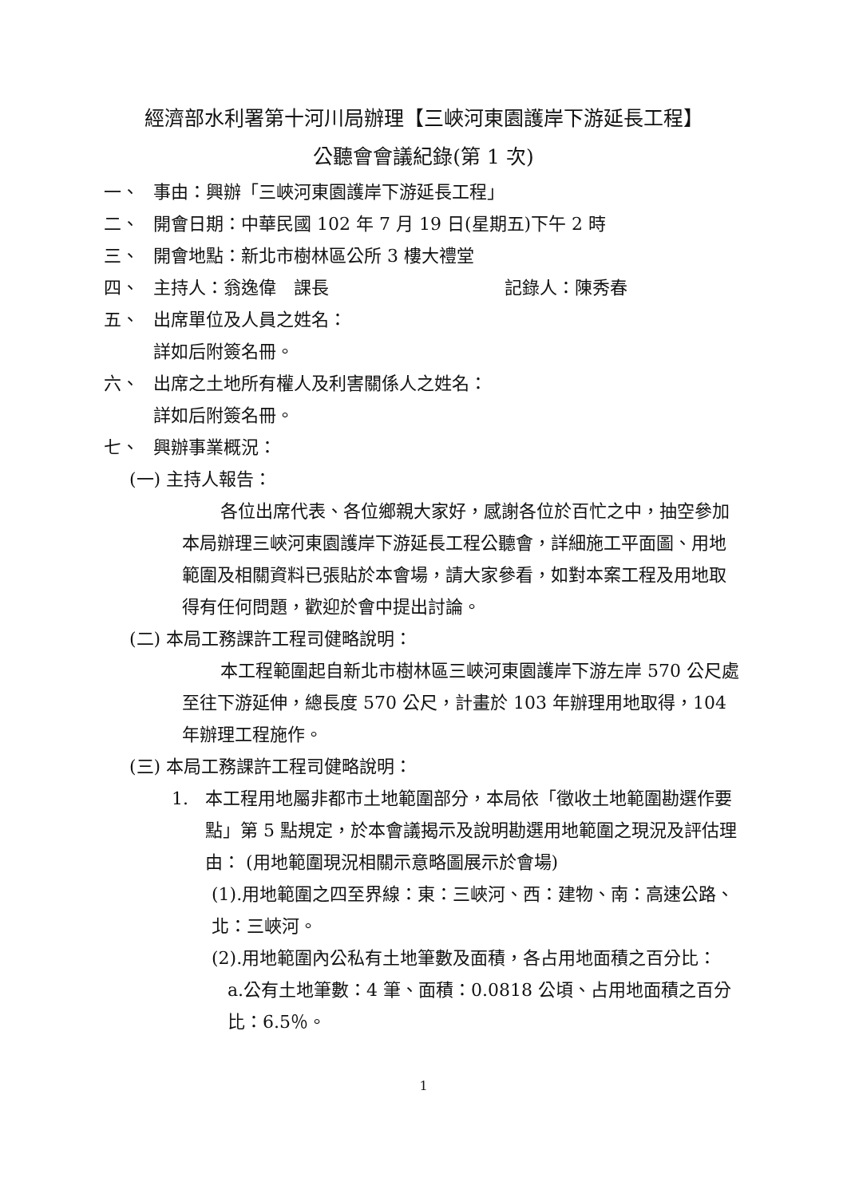經濟部水利署第十河川局辦理【三峽河東園護岸下游延長工程】
公聽會會議紀錄(第 1 次)
一、 事由：興辦「三峽河東園護岸下游延長工程」
二、 開會日期：中華民國 102 年 7 月 19 日(星期五)下午 2 時
三、 開會地點：新北市樹林區公所 3 樓大禮堂
四、 主持人：翁逸偉　課長 記錄人：陳秀春
五、 出席單位及人員之姓名：
詳如后附簽名冊。
六、 出席之土地所有權人及利害關係人之姓名：
詳如后附簽名冊。
七、 興辦事業概況：
(一) 主持人報告：
各位出席代表、各位鄉親大家好，感謝各位於百忙之中，抽空參加本局辦理三峽河東園護岸下游延長工程公聽會，詳細施工平面圖、用地範圍及相關資料已張貼於本會場，請大家參看，如對本案工程及用地取得有任何問題，歡迎於會中提出討論。
(二) 本局工務課許工程司健略說明：
本工程範圍起自新北市樹林區三峽河東園護岸下游左岸 570 公尺處至往下游延伸，總長度 570 公尺，計畫於 103 年辦理用地取得，104 年辦理工程施作。
(三) 本局工務課許工程司健略說明：
1. 本工程用地屬非都市土地範圍部分，本局依「徵收土地範圍勘選作要點」第 5 點規定，於本會議揭示及說明勘選用地範圍之現況及評估理由： (用地範圍現況相關示意略圖展示於會場)
(1).用地範圍之四至界線：東：三峽河、西：建物、南：高速公路、北：三峽河。
(2).用地範圍內公私有土地筆數及面積，各占用地面積之百分比：
a.公有土地筆數：4 筆、面積：0.0818 公頃、占用地面積之百分比：6.5％。
1